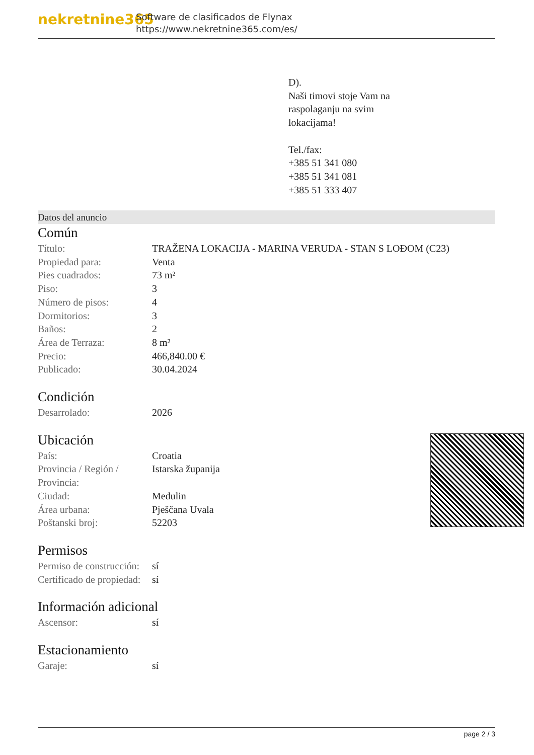nekretnine365
Software de clasificados de Flynax
https://www.nekretnine365.com/es/
D).
Naši timovi stoje Vam na
raspolaganju na svim
lokacijama!
Tel./fax:
+385 51 341 080
+385 51 341 081
+385 51 333 407
Datos del anuncio
Común
| Título: | TRAŽENA LOKACIJA - MARINA VERUDA - STAN S LOĐOM (C23) |
| Propiedad para: | Venta |
| Pies cuadrados: | 73 m² |
| Piso: | 3 |
| Número de pisos: | 4 |
| Dormitorios: | 3 |
| Baños: | 2 |
| Área de Terraza: | 8 m² |
| Precio: | 466,840.00 € |
| Publicado: | 30.04.2024 |
Condición
| Desarrolado: | 2026 |
Ubicación
| País: | Croatia |
| Provincia / Región / Provincia: | Istarska županija |
| Ciudad: | Medulin |
| Área urbana: | Pješčana Uvala |
| Poštanski broj: | 52203 |
Permisos
| Permiso de construcción: | sí |
| Certificado de propiedad: | sí |
Información adicional
| Ascensor: | sí |
Estacionamiento
| Garaje: | sí |
page 2 / 3